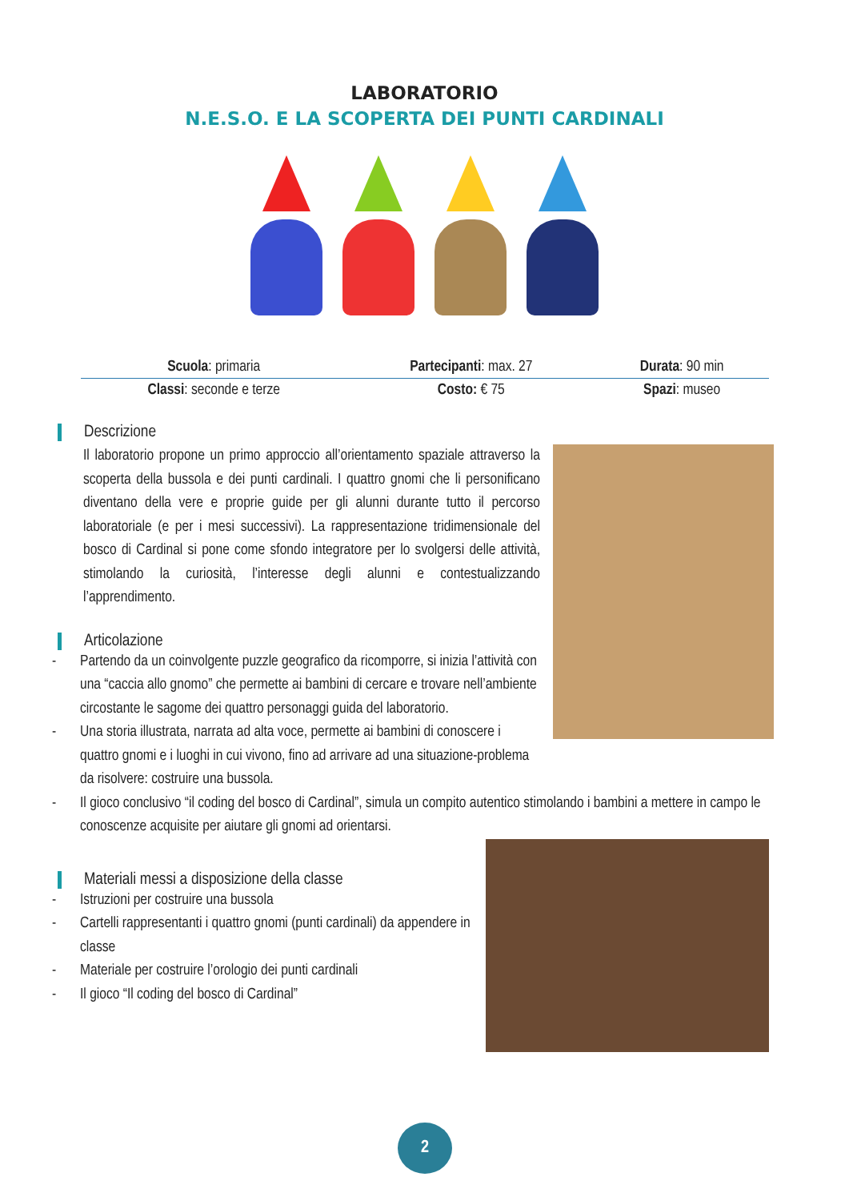LABORATORIO
N.E.S.O. E LA SCOPERTA DEI PUNTI CARDINALI
| Scuola : primaria | Partecipanti : max. 27 | Durata : 90 min |
| Classi : seconde e terze | Costo: € 75 | Spazi : museo |
Descrizione
Il laboratorio propone un primo approccio all’orientamento spaziale attraverso la scoperta della bussola e dei punti cardinali. I quattro gnomi che li personificano diventano della vere e proprie guide per gli alunni durante tutto il percorso laboratoriale (e per i mesi successivi). La rappresentazione tridimensionale del bosco di Cardinal si pone come sfondo integratore per lo svolgersi delle attività, stimolando la curiosità, l’interesse degli alunni e contestualizzando l’apprendimento.
Articolazione
- Partendo da un coinvolgente puzzle geografico da ricomporre, si inizia l’attività con una “caccia allo gnomo” che permette ai bambini di cercare e trovare nell’ambiente circostante le sagome dei quattro personaggi guida del laboratorio.
- Una storia illustrata, narrata ad alta voce, permette ai bambini di conoscere i quattro gnomi e i luoghi in cui vivono, fino ad arrivare ad una situazione-problema da risolvere: costruire una bussola.
- Il gioco conclusivo “il coding del bosco di Cardinal”, simula un compito autentico stimolando i bambini a mettere in campo le conoscenze acquisite per aiutare gli gnomi ad orientarsi.
Materiali messi a disposizione della classe
- Istruzioni per costruire una bussola
- Cartelli rappresentanti i quattro gnomi (punti cardinali) da appendere in classe
- Materiale per costruire l’orologio dei punti cardinali
- Il gioco “Il coding del bosco di Cardinal”
2